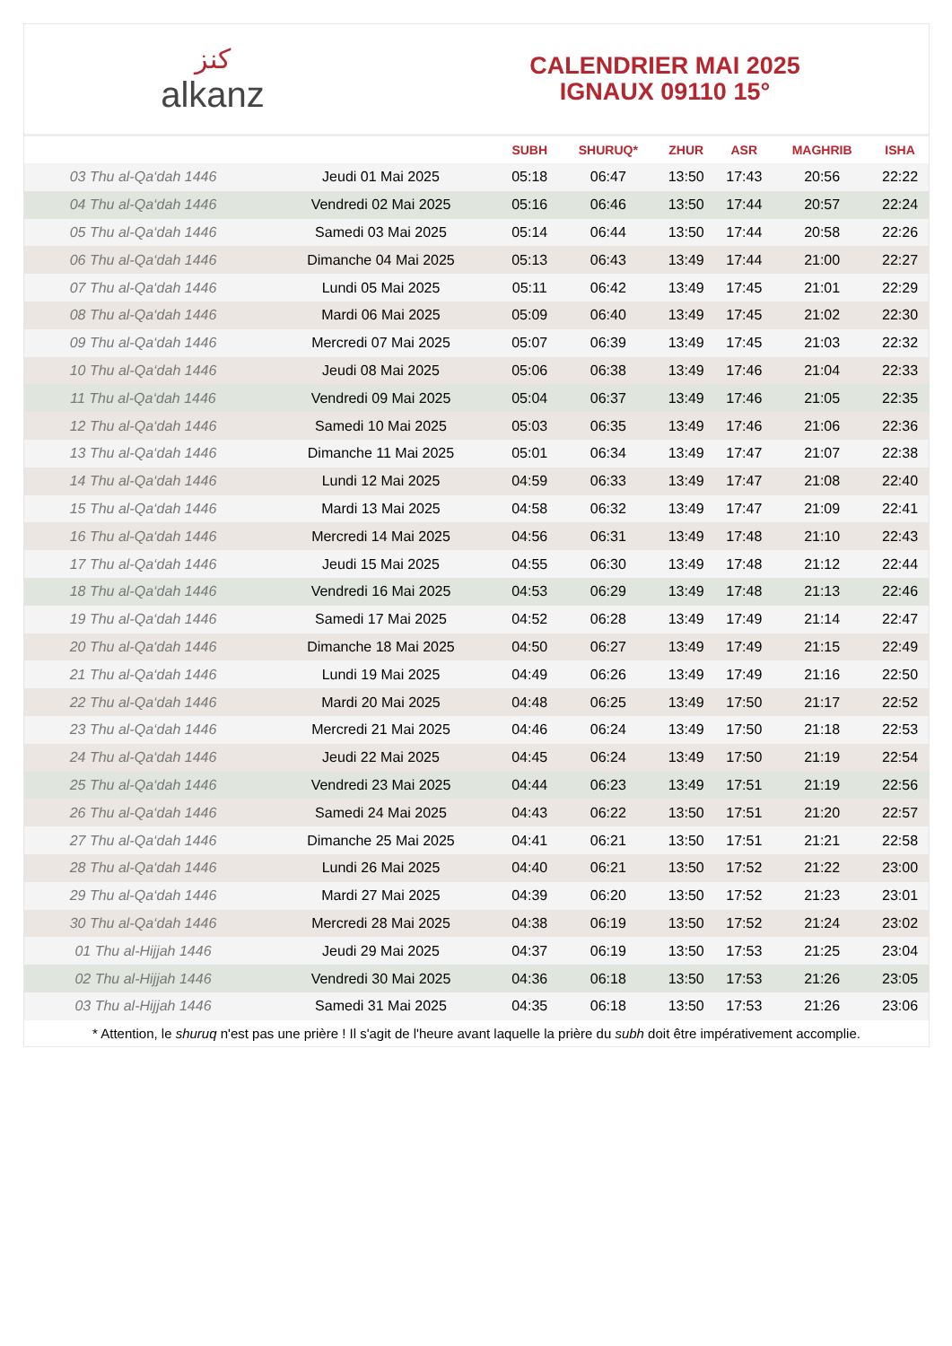ﻛﻨﺰ
alkanz
CALENDRIER MAI 2025
IGNAUX 09110 15°
| | | SUBH | SHURUQ* | ZHUR | ASR | MAGHRIB | ISHA |
| --- | --- | --- | --- | --- | --- | --- | --- |
| 03 Thu al-Qa‘dah 1446 | Jeudi 01 Mai 2025 | 05:18 | 06:47 | 13:50 | 17:43 | 20:56 | 22:22 |
| 04 Thu al-Qa‘dah 1446 | Vendredi 02 Mai 2025 | 05:16 | 06:46 | 13:50 | 17:44 | 20:57 | 22:24 |
| 05 Thu al-Qa‘dah 1446 | Samedi 03 Mai 2025 | 05:14 | 06:44 | 13:50 | 17:44 | 20:58 | 22:26 |
| 06 Thu al-Qa‘dah 1446 | Dimanche 04 Mai 2025 | 05:13 | 06:43 | 13:49 | 17:44 | 21:00 | 22:27 |
| 07 Thu al-Qa‘dah 1446 | Lundi 05 Mai 2025 | 05:11 | 06:42 | 13:49 | 17:45 | 21:01 | 22:29 |
| 08 Thu al-Qa‘dah 1446 | Mardi 06 Mai 2025 | 05:09 | 06:40 | 13:49 | 17:45 | 21:02 | 22:30 |
| 09 Thu al-Qa‘dah 1446 | Mercredi 07 Mai 2025 | 05:07 | 06:39 | 13:49 | 17:45 | 21:03 | 22:32 |
| 10 Thu al-Qa‘dah 1446 | Jeudi 08 Mai 2025 | 05:06 | 06:38 | 13:49 | 17:46 | 21:04 | 22:33 |
| 11 Thu al-Qa‘dah 1446 | Vendredi 09 Mai 2025 | 05:04 | 06:37 | 13:49 | 17:46 | 21:05 | 22:35 |
| 12 Thu al-Qa‘dah 1446 | Samedi 10 Mai 2025 | 05:03 | 06:35 | 13:49 | 17:46 | 21:06 | 22:36 |
| 13 Thu al-Qa‘dah 1446 | Dimanche 11 Mai 2025 | 05:01 | 06:34 | 13:49 | 17:47 | 21:07 | 22:38 |
| 14 Thu al-Qa‘dah 1446 | Lundi 12 Mai 2025 | 04:59 | 06:33 | 13:49 | 17:47 | 21:08 | 22:40 |
| 15 Thu al-Qa‘dah 1446 | Mardi 13 Mai 2025 | 04:58 | 06:32 | 13:49 | 17:47 | 21:09 | 22:41 |
| 16 Thu al-Qa‘dah 1446 | Mercredi 14 Mai 2025 | 04:56 | 06:31 | 13:49 | 17:48 | 21:10 | 22:43 |
| 17 Thu al-Qa‘dah 1446 | Jeudi 15 Mai 2025 | 04:55 | 06:30 | 13:49 | 17:48 | 21:12 | 22:44 |
| 18 Thu al-Qa‘dah 1446 | Vendredi 16 Mai 2025 | 04:53 | 06:29 | 13:49 | 17:48 | 21:13 | 22:46 |
| 19 Thu al-Qa‘dah 1446 | Samedi 17 Mai 2025 | 04:52 | 06:28 | 13:49 | 17:49 | 21:14 | 22:47 |
| 20 Thu al-Qa‘dah 1446 | Dimanche 18 Mai 2025 | 04:50 | 06:27 | 13:49 | 17:49 | 21:15 | 22:49 |
| 21 Thu al-Qa‘dah 1446 | Lundi 19 Mai 2025 | 04:49 | 06:26 | 13:49 | 17:49 | 21:16 | 22:50 |
| 22 Thu al-Qa‘dah 1446 | Mardi 20 Mai 2025 | 04:48 | 06:25 | 13:49 | 17:50 | 21:17 | 22:52 |
| 23 Thu al-Qa‘dah 1446 | Mercredi 21 Mai 2025 | 04:46 | 06:24 | 13:49 | 17:50 | 21:18 | 22:53 |
| 24 Thu al-Qa‘dah 1446 | Jeudi 22 Mai 2025 | 04:45 | 06:24 | 13:49 | 17:50 | 21:19 | 22:54 |
| 25 Thu al-Qa‘dah 1446 | Vendredi 23 Mai 2025 | 04:44 | 06:23 | 13:49 | 17:51 | 21:19 | 22:56 |
| 26 Thu al-Qa‘dah 1446 | Samedi 24 Mai 2025 | 04:43 | 06:22 | 13:50 | 17:51 | 21:20 | 22:57 |
| 27 Thu al-Qa‘dah 1446 | Dimanche 25 Mai 2025 | 04:41 | 06:21 | 13:50 | 17:51 | 21:21 | 22:58 |
| 28 Thu al-Qa‘dah 1446 | Lundi 26 Mai 2025 | 04:40 | 06:21 | 13:50 | 17:52 | 21:22 | 23:00 |
| 29 Thu al-Qa‘dah 1446 | Mardi 27 Mai 2025 | 04:39 | 06:20 | 13:50 | 17:52 | 21:23 | 23:01 |
| 30 Thu al-Qa‘dah 1446 | Mercredi 28 Mai 2025 | 04:38 | 06:19 | 13:50 | 17:52 | 21:24 | 23:02 |
| 01 Thu al-Hijjah 1446 | Jeudi 29 Mai 2025 | 04:37 | 06:19 | 13:50 | 17:53 | 21:25 | 23:04 |
| 02 Thu al-Hijjah 1446 | Vendredi 30 Mai 2025 | 04:36 | 06:18 | 13:50 | 17:53 | 21:26 | 23:05 |
| 03 Thu al-Hijjah 1446 | Samedi 31 Mai 2025 | 04:35 | 06:18 | 13:50 | 17:53 | 21:26 | 23:06 |
* Attention, le shuruq n'est pas une prière ! Il s'agit de l'heure avant laquelle la prière du subh doit être impérativement accomplie.